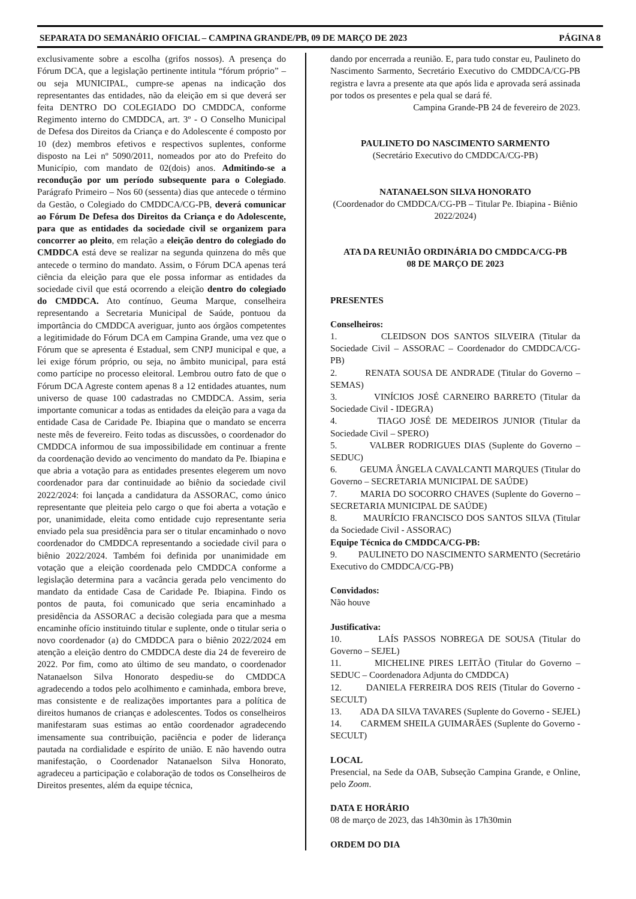SEPARATA DO SEMANÁRIO OFICIAL – CAMPINA GRANDE/PB, 09 DE MARÇO DE 2023 PÁGINA 8
exclusivamente sobre a escolha (grifos nossos). A presença do Fórum DCA, que a legislação pertinente intitula “fórum próprio” – ou seja MUNICIPAL, cumpre-se apenas na indicação dos representantes das entidades, não da eleição em si que deverá ser feita DENTRO DO COLEGIADO DO CMDDCA, conforme Regimento interno do CMDDCA, art. 3º - O Conselho Municipal de Defesa dos Direitos da Criança e do Adolescente é composto por 10 (dez) membros efetivos e respectivos suplentes, conforme disposto na Lei nº 5090/2011, nomeados por ato do Prefeito do Município, com mandato de 02(dois) anos. Admitindo-se a recondução por um período subsequente para o Colegiado. Parágrafo Primeiro – Nos 60 (sessenta) dias que antecede o término da Gestão, o Colegiado do CMDDCA/CG-PB, deverá comunicar ao Fórum De Defesa dos Direitos da Criança e do Adolescente, para que as entidades da sociedade civil se organizem para concorrer ao pleito, em relação a eleição dentro do colegiado do CMDDCA está deve se realizar na segunda quinzena do mês que antecede o termino do mandato. Assim, o Fórum DCA apenas terá ciência da eleição para que ele possa informar as entidades da sociedade civil que está ocorrendo a eleição dentro do colegiado do CMDDCA. Ato contínuo, Geuma Marque, conselheira representando a Secretaria Municipal de Saúde, pontuou da importância do CMDDCA averiguar, junto aos órgãos competentes a legitimidade do Fórum DCA em Campina Grande, uma vez que o Fórum que se apresenta é Estadual, sem CNPJ municipal e que, a lei exige fórum próprio, ou seja, no âmbito municipal, para está como partícipe no processo eleitoral. Lembrou outro fato de que o Fórum DCA Agreste contem apenas 8 a 12 entidades atuantes, num universo de quase 100 cadastradas no CMDDCA. Assim, seria importante comunicar a todas as entidades da eleição para a vaga da entidade Casa de Caridade Pe. Ibiapina que o mandato se encerra neste mês de fevereiro. Feito todas as discussões, o coordenador do CMDDCA informou de sua impossibilidade em continuar a frente da coordenação devido ao vencimento do mandato da Pe. Ibiapina e que abria a votação para as entidades presentes elegerem um novo coordenador para dar continuidade ao biênio da sociedade civil 2022/2024: foi lançada a candidatura da ASSORAC, como único representante que pleiteia pelo cargo o que foi aberta a votação e por, unanimidade, eleita como entidade cujo representante seria enviado pela sua presidência para ser o titular encaminhado o novo coordenador do CMDDCA representando a sociedade civil para o biênio 2022/2024. Também foi definida por unanimidade em votação que a eleição coordenada pelo CMDDCA conforme a legislação determina para a vacância gerada pelo vencimento do mandato da entidade Casa de Caridade Pe. Ibiapina. Findo os pontos de pauta, foi comunicado que seria encaminhado a presidência da ASSORAC a decisão colegiada para que a mesma encaminhe ofício instituindo titular e suplente, onde o titular seria o novo coordenador (a) do CMDDCA para o biênio 2022/2024 em atenção a eleição dentro do CMDDCA deste dia 24 de fevereiro de 2022. Por fim, como ato último de seu mandato, o coordenador Natanaelson Silva Honorato despediu-se do CMDDCA agradecendo a todos pelo acolhimento e caminhada, embora breve, mas consistente e de realizações importantes para a política de direitos humanos de crianças e adolescentes. Todos os conselheiros manifestaram suas estimas ao então coordenador agradecendo imensamente sua contribuição, paciência e poder de liderança pautada na cordialidade e espírito de união. E não havendo outra manifestação, o Coordenador Natanaelson Silva Honorato, agradeceu a participação e colaboração de todos os Conselheiros de Direitos presentes, além da equipe técnica,
dando por encerrada a reunião. E, para tudo constar eu, Paulineto do Nascimento Sarmento, Secretário Executivo do CMDDCA/CG-PB registra e lavra a presente ata que após lida e aprovada será assinada por todos os presentes e pela qual se dará fé.
Campina Grande-PB 24 de fevereiro de 2023.
PAULINETO DO NASCIMENTO SARMENTO
(Secretário Executivo do CMDDCA/CG-PB)
NATANAELSON SILVA HONORATO
(Coordenador do CMDDCA/CG-PB – Titular Pe. Ibiapina - Biênio 2022/2024)
ATA DA REUNIÃO ORDINÁRIA DO CMDDCA/CG-PB
08 DE MARÇO DE 2023
PRESENTES
Conselheiros:
1. CLEIDSON DOS SANTOS SILVEIRA (Titular da Sociedade Civil – ASSORAC – Coordenador do CMDDCA/CG-PB)
2. RENATA SOUSA DE ANDRADE (Titular do Governo – SEMAS)
3. VINÍCIOS JOSÉ CARNEIRO BARRETO (Titular da Sociedade Civil - IDEGRA)
4. TIAGO JOSÉ DE MEDEIROS JUNIOR (Titular da Sociedade Civil – SPERO)
5. VALBER RODRIGUES DIAS (Suplente do Governo – SEDUC)
6. GEUMA ÂNGELA CAVALCANTI MARQUES (Titular do Governo – SECRETARIA MUNICIPAL DE SAÚDE)
7. MARIA DO SOCORRO CHAVES (Suplente do Governo – SECRETARIA MUNICIPAL DE SAÚDE)
8. MAURÍCIO FRANCISCO DOS SANTOS SILVA (Titular da Sociedade Civil - ASSORAC)
Equipe Técnica do CMDDCA/CG-PB:
9. PAULINETO DO NASCIMENTO SARMENTO (Secretário Executivo do CMDDCA/CG-PB)
Convidados:
Não houve
Justificativa:
10. LAÍS PASSOS NOBREGA DE SOUSA (Titular do Governo – SEJEL)
11. MICHELINE PIRES LEITÃO (Titular do Governo – SEDUC – Coordenadora Adjunta do CMDDCA)
12. DANIELA FERREIRA DOS REIS (Titular do Governo - SECULT)
13. ADA DA SILVA TAVARES (Suplente do Governo - SEJEL)
14. CARMEM SHEILA GUIMARÃES (Suplente do Governo - SECULT)
LOCAL
Presencial, na Sede da OAB, Subseção Campina Grande, e Online, pelo Zoom.
DATA E HORÁRIO
08 de março de 2023, das 14h30min às 17h30min
ORDEM DO DIA